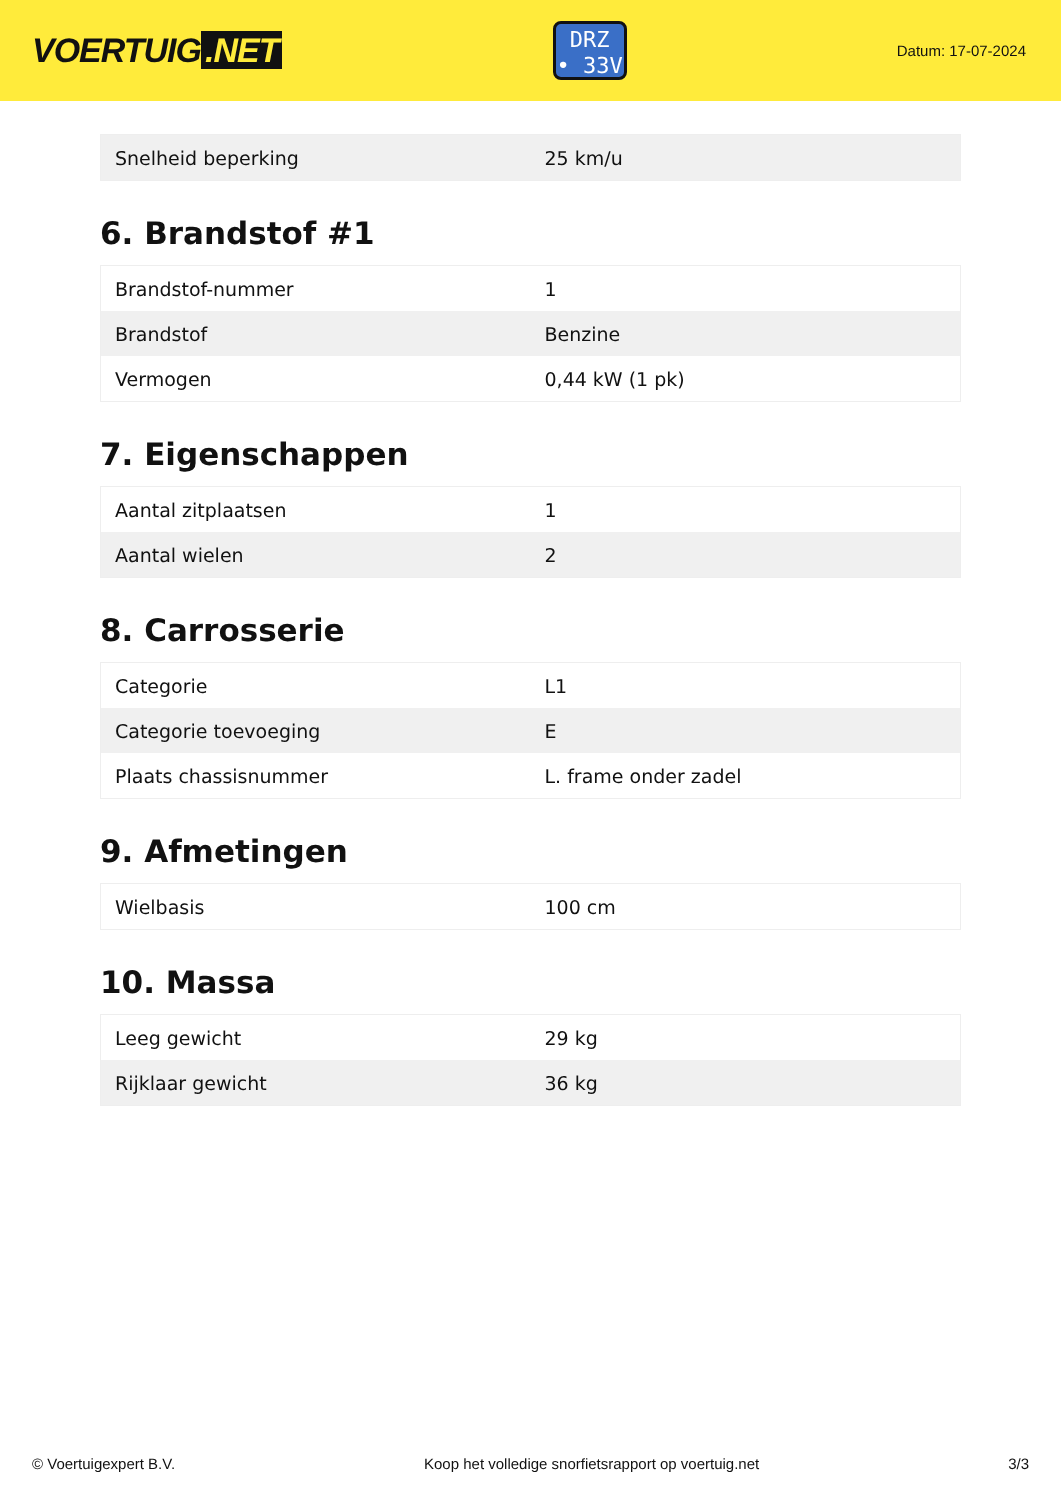VOERTUIG.NET
DRZ
• 33V
Datum: 17-07-2024
| Snelheid beperking | 25 km/u |
6. Brandstof #1
| Brandstof-nummer | 1 |
| Brandstof | Benzine |
| Vermogen | 0,44 kW (1 pk) |
7. Eigenschappen
| Aantal zitplaatsen | 1 |
| Aantal wielen | 2 |
8. Carrosserie
| Categorie | L1 |
| Categorie toevoeging | E |
| Plaats chassisnummer | L. frame onder zadel |
9. Afmetingen
| Wielbasis | 100 cm |
10. Massa
| Leeg gewicht | 29 kg |
| Rijklaar gewicht | 36 kg |
© Voertuigexpert B.V. Koop het volledige snorfietsrapport op voertuig.net 3/3